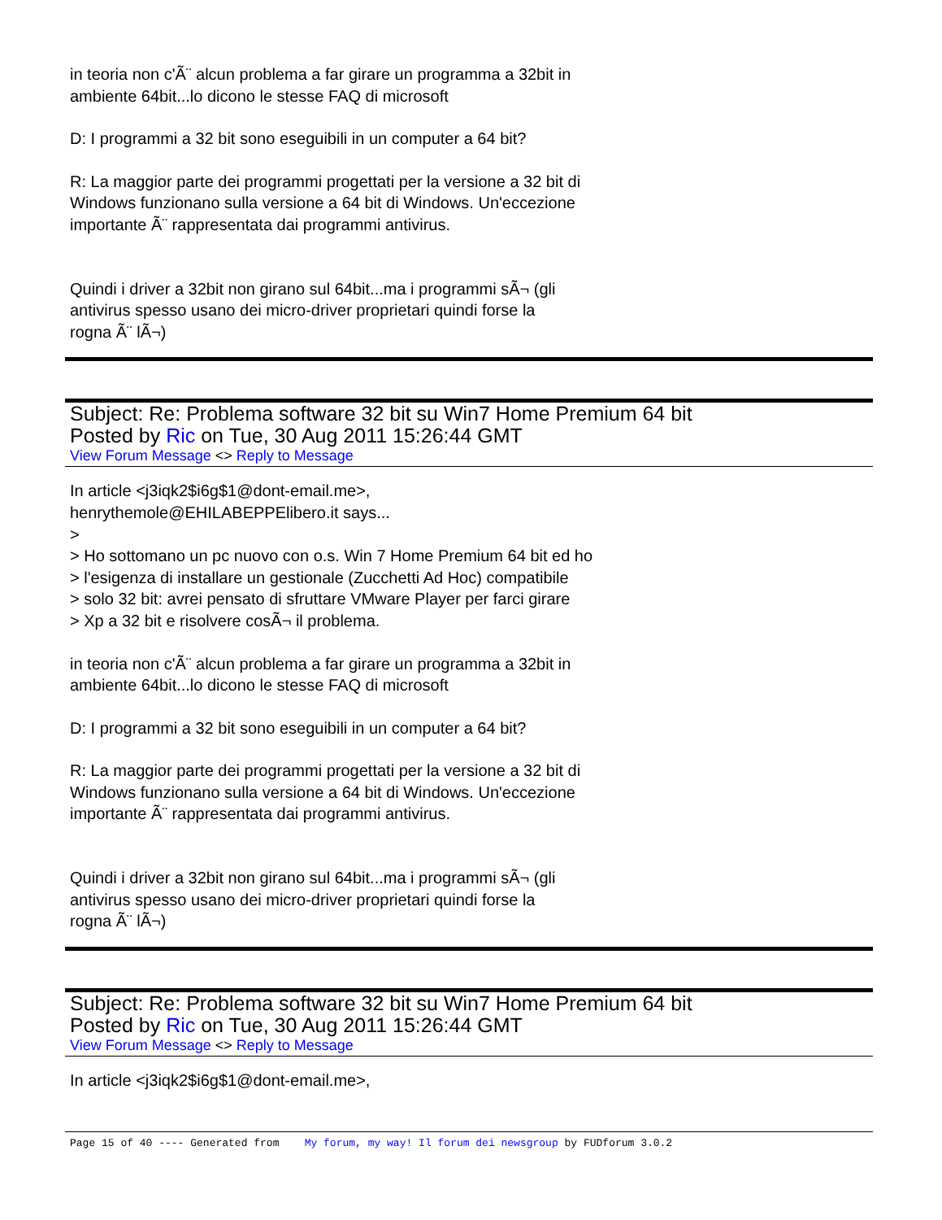in teoria non c'Ã¨ alcun problema a far girare un programma a 32bit in
ambiente 64bit...lo dicono le stesse FAQ di microsoft
D: I programmi a 32 bit sono eseguibili in un computer a 64 bit?
R: La maggior parte dei programmi progettati per la versione a 32 bit di
Windows funzionano sulla versione a 64 bit di Windows. Un'eccezione
importante Ã¨ rappresentata dai programmi antivirus.
Quindi i driver a 32bit non girano sul 64bit...ma i programmi sÃ¬ (gli
antivirus spesso usano dei micro-driver proprietari quindi forse la
rogna Ã¨ lÃ¬)
Subject: Re: Problema software 32 bit su Win7 Home Premium 64 bit
Posted by Ric on Tue, 30 Aug 2011 15:26:44 GMT
View Forum Message <> Reply to Message
In article <j3iqk2$i6g$1@dont-email.me>,
henrythemole@EHILABEPPElibero.it says...
>
> Ho sottomano un pc nuovo con o.s. Win 7 Home Premium 64 bit ed ho
> l'esigenza di installare un gestionale (Zucchetti Ad Hoc) compatibile
> solo 32 bit: avrei pensato di sfruttare VMware Player per farci girare
> Xp a 32 bit e risolvere cosÃ¬ il problema.
in teoria non c'Ã¨ alcun problema a far girare un programma a 32bit in
ambiente 64bit...lo dicono le stesse FAQ di microsoft
D: I programmi a 32 bit sono eseguibili in un computer a 64 bit?
R: La maggior parte dei programmi progettati per la versione a 32 bit di
Windows funzionano sulla versione a 64 bit di Windows. Un'eccezione
importante Ã¨ rappresentata dai programmi antivirus.
Quindi i driver a 32bit non girano sul 64bit...ma i programmi sÃ¬ (gli
antivirus spesso usano dei micro-driver proprietari quindi forse la
rogna Ã¨ lÃ¬)
Subject: Re: Problema software 32 bit su Win7 Home Premium 64 bit
Posted by Ric on Tue, 30 Aug 2011 15:26:44 GMT
View Forum Message <> Reply to Message
In article <j3iqk2$i6g$1@dont-email.me>,
Page 15 of 40 ---- Generated from My forum, my way! Il forum dei newsgroup by FUDforum 3.0.2